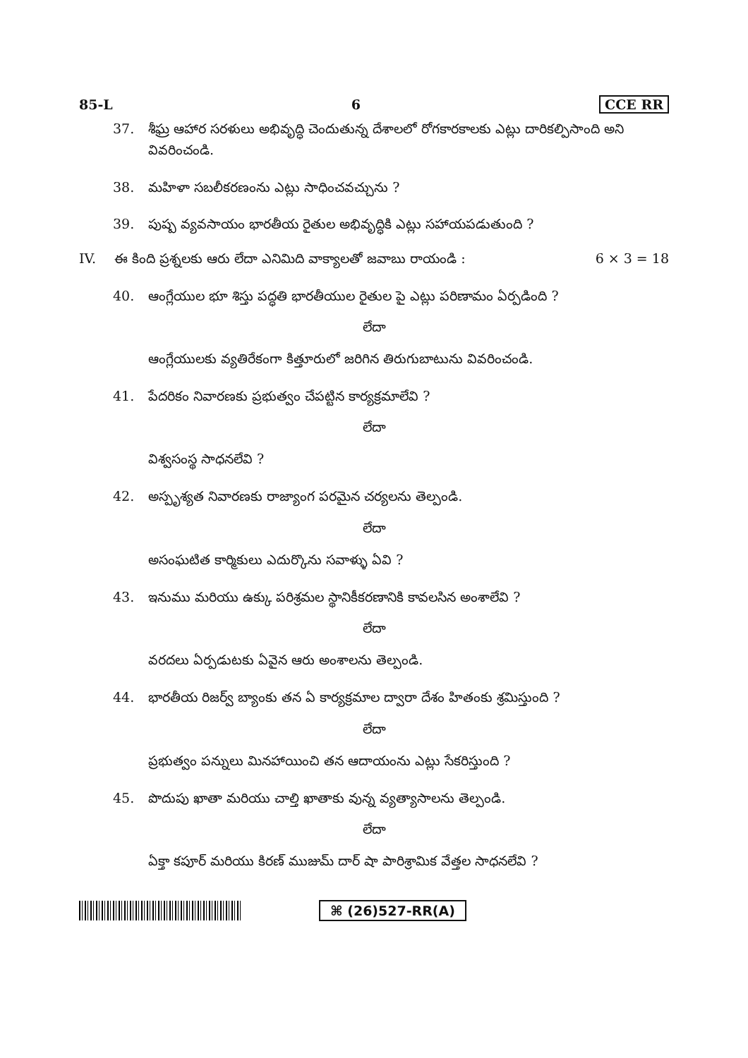85-L 6 CCE RR
37. శీఘ్ర ఆహార సరళులు అభివృద్ధి చెందుతున్న దేశాలలో రోగకారకాలకు ఎట్లు దారికల్పిసాంది అని వివరించండి.
38. మహిళా సబలీకరణంను ఎట్లు సాధించవచ్చును ?
39. పుష్ప వ్యవసాయం భారతీయ రైతుల అభివృద్ధికి ఎట్లు సహాయపడుతుంది ?
IV. ఈ కింది ప్రశ్నలకు ఆరు లేదా ఎనిమిది వాక్యాలతో జవాబు రాయండి : 6 × 3 = 18
40. ఆంగ్లేయుల భూ శిస్తు పద్ధతి భారతీయుల రైతుల పై ఎట్లు పరిణామం ఏర్పడింది ?
లేదా
ఆంగ్లేయులకు వ్యతిరేకంగా కిత్తూరులో జరిగిన తిరుగుబాటును వివరించండి.
41. పేదరికం నివారణకు ప్రభుత్వం చేపట్టిన కార్యక్రమాలేవి ?
లేదా
విశ్వసంస్థ సాధనలేవి ?
42. అస్పృశ్యత నివారణకు రాజ్యాంగ పరమైన చర్యలను తెల్పండి.
లేదా
అసంఘటిత కార్మికులు ఎదుర్కొను సవాళ్ళు ఏవి ?
43. ఇనుము మరియు ఉక్కు పరిశ్రమల స్థానికీకరణానికి కావలసిన అంశాలేవి ?
లేదా
వరదలు ఏర్పడుటకు ఏవైన ఆరు అంశాలను తెల్పండి.
44. భారతీయ రిజర్వ్ బ్యాంకు తన ఏ కార్యక్రమాల ద్వారా దేశం హితంకు శ్రమిస్తుంది ?
లేదా
ప్రభుత్వం పన్నులు మినహాయించి తన ఆదాయంను ఎట్లు సేకరిస్తుంది ?
45. పొదుపు ఖాతా మరియు చాల్తి ఖాతాకు వున్న వ్యత్యాసాలను తెల్పండి.
లేదా
ఏక్తా కపూర్ మరియు కిరణ్ ముజుమ్ దార్ షా పారిశ్రామిక వేత్తల సాధనలేవి ?
⌘ (26)527-RR(A)